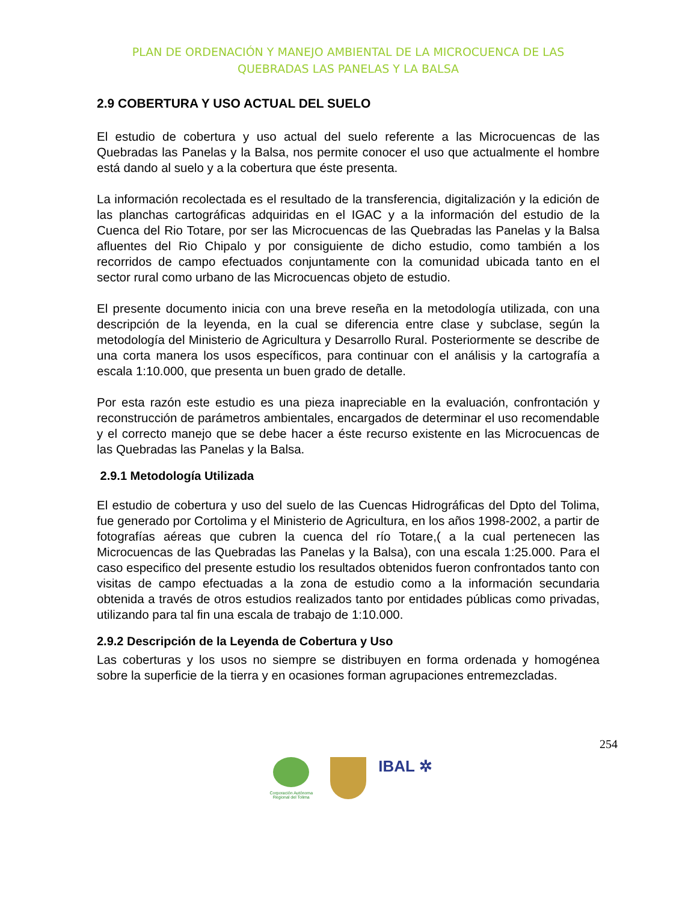PLAN DE ORDENACIÓN Y MANEJO AMBIENTAL DE LA MICROCUENCA DE LAS
QUEBRADAS LAS PANELAS Y LA BALSA
2.9 COBERTURA Y USO ACTUAL DEL SUELO
El estudio de cobertura y uso actual del suelo referente a las Microcuencas de las Quebradas las Panelas y la Balsa, nos permite conocer el uso que actualmente el hombre está dando al suelo y a la cobertura que éste presenta.
La información recolectada es el resultado de la transferencia, digitalización y la edición de las planchas cartográficas adquiridas en el IGAC y a la información del estudio de la Cuenca del Rio Totare, por ser las Microcuencas de las Quebradas las Panelas y la Balsa afluentes del Rio Chipalo y por consiguiente de dicho estudio, como también a los recorridos de campo efectuados conjuntamente con la comunidad ubicada tanto en el sector rural como urbano de las Microcuencas objeto de estudio.
El presente documento inicia con una breve reseña en la metodología utilizada, con una descripción de la leyenda, en la cual se diferencia entre clase y subclase, según la metodología del Ministerio de Agricultura y Desarrollo Rural. Posteriormente se describe de una corta manera los usos específicos, para continuar con el análisis y la cartografía a escala 1:10.000, que presenta un buen grado de detalle.
Por esta razón este estudio es una pieza inapreciable en la evaluación, confrontación y reconstrucción de parámetros ambientales, encargados de determinar el uso recomendable y el correcto manejo que se debe hacer a éste recurso existente en las Microcuencas de las Quebradas las Panelas y la Balsa.
2.9.1 Metodología Utilizada
El estudio de cobertura y uso del suelo de las Cuencas Hidrográficas del Dpto del Tolima, fue generado por Cortolima y el Ministerio de Agricultura, en los años 1998-2002, a partir de fotografías aéreas que cubren la cuenca del río Totare,( a la cual pertenecen las Microcuencas de las Quebradas las Panelas y la Balsa), con una escala 1:25.000. Para el caso especifico del presente estudio los resultados obtenidos fueron confrontados tanto con visitas de campo efectuadas a la zona de estudio como a la información secundaria obtenida a través de otros estudios realizados tanto por entidades públicas como privadas, utilizando para tal fin una escala de trabajo de 1:10.000.
2.9.2 Descripción de la Leyenda de Cobertura y Uso
Las coberturas y los usos no siempre se distribuyen en forma ordenada y homogénea sobre la superficie de la tierra y en ocasiones forman agrupaciones entremezcladas.
254
Corporación Autónoma Regional del Tolima
IBAL ✲